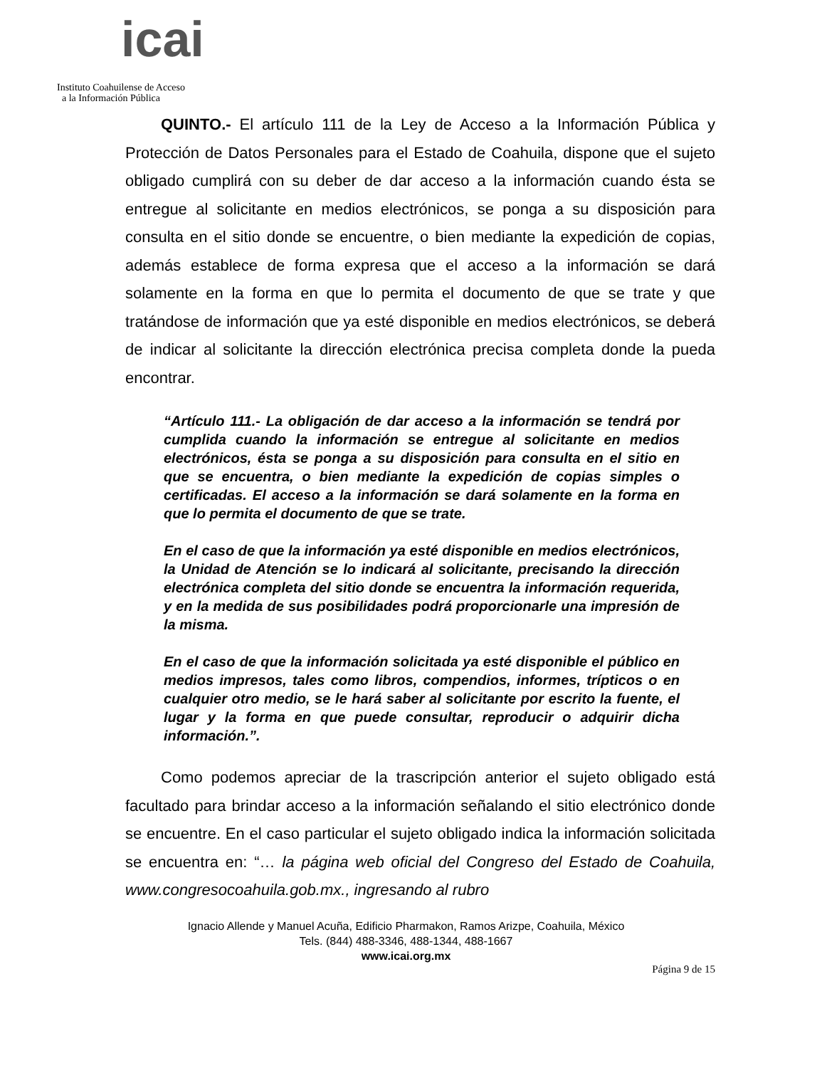icai
Instituto Coahuilense de Acceso
a la Información Pública
QUINTO.- El artículo 111 de la Ley de Acceso a la Información Pública y Protección de Datos Personales para el Estado de Coahuila, dispone que el sujeto obligado cumplirá con su deber de dar acceso a la información cuando ésta se entregue al solicitante en medios electrónicos, se ponga a su disposición para consulta en el sitio donde se encuentre, o bien mediante la expedición de copias, además establece de forma expresa que el acceso a la información se dará solamente en la forma en que lo permita el documento de que se trate y que tratándose de información que ya esté disponible en medios electrónicos, se deberá de indicar al solicitante la dirección electrónica precisa completa donde la pueda encontrar.
“Artículo 111.- La obligación de dar acceso a la información se tendrá por cumplida cuando la información se entregue al solicitante en medios electrónicos, ésta se ponga a su disposición para consulta en el sitio en que se encuentra, o bien mediante la expedición de copias simples o certificadas. El acceso a la información se dará solamente en la forma en que lo permita el documento de que se trate.
En el caso de que la información ya esté disponible en medios electrónicos, la Unidad de Atención se lo indicará al solicitante, precisando la dirección electrónica completa del sitio donde se encuentra la información requerida, y en la medida de sus posibilidades podrá proporcionarle una impresión de la misma.
En el caso de que la información solicitada ya esté disponible el público en medios impresos, tales como libros, compendios, informes, trípticos o en cualquier otro medio, se le hará saber al solicitante por escrito la fuente, el lugar y la forma en que puede consultar, reproducir o adquirir dicha información.”.
Como podemos apreciar de la trascripción anterior el sujeto obligado está facultado para brindar acceso a la información señalando el sitio electrónico donde se encuentre. En el caso particular el sujeto obligado indica la información solicitada se encuentra en: “… la página web oficial del Congreso del Estado de Coahuila, www.congresocoahuila.gob.mx., ingresando al rubro
Ignacio Allende y Manuel Acuña, Edificio Pharmakon, Ramos Arizpe, Coahuila, México
Tels. (844) 488-3346, 488-1344, 488-1667
www.icai.org.mx
Página 9 de 15